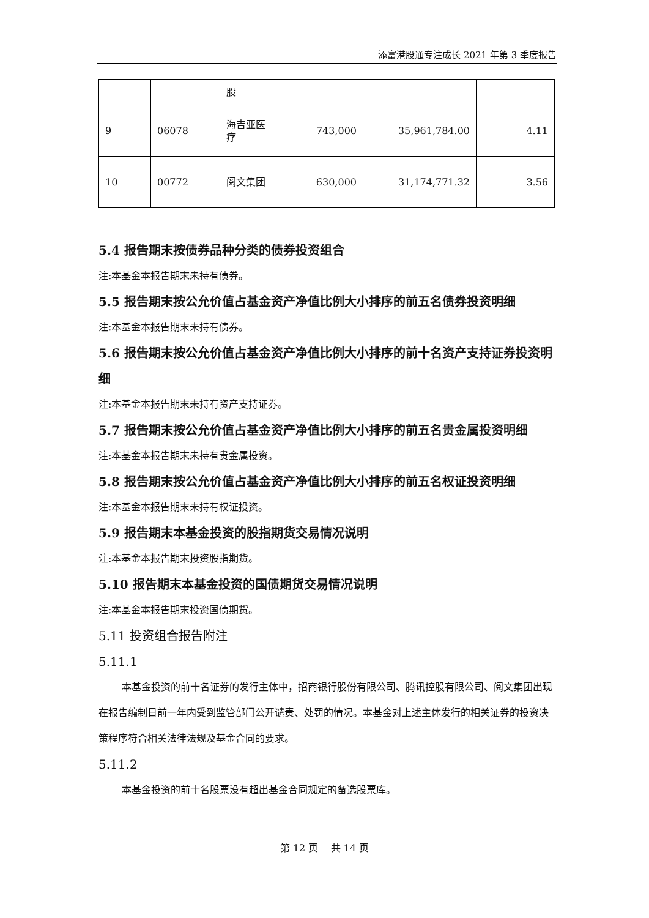添富港股通专注成长 2021 年第 3 季度报告
| | | 股 | | | |
| 9 | 06078 | 海吉亚医疗 | 743,000 | 35,961,784.00 | 4.11 |
| 10 | 00772 | 阅文集团 | 630,000 | 31,174,771.32 | 3.56 |
5.4 报告期末按债券品种分类的债券投资组合
注:本基金本报告期末未持有债券。
5.5 报告期末按公允价值占基金资产净值比例大小排序的前五名债券投资明细
注:本基金本报告期末未持有债券。
5.6 报告期末按公允价值占基金资产净值比例大小排序的前十名资产支持证券投资明细
注:本基金本报告期末未持有资产支持证券。
5.7 报告期末按公允价值占基金资产净值比例大小排序的前五名贵金属投资明细
注:本基金本报告期末未持有贵金属投资。
5.8 报告期末按公允价值占基金资产净值比例大小排序的前五名权证投资明细
注:本基金本报告期末未持有权证投资。
5.9 报告期末本基金投资的股指期货交易情况说明
注:本基金本报告期末投资股指期货。
5.10 报告期末本基金投资的国债期货交易情况说明
注:本基金本报告期末投资国债期货。
5.11 投资组合报告附注
5.11.1
本基金投资的前十名证券的发行主体中，招商银行股份有限公司、腾讯控股有限公司、阅文集团出现在报告编制日前一年内受到监管部门公开谴责、处罚的情况。本基金对上述主体发行的相关证券的投资决策程序符合相关法律法规及基金合同的要求。
5.11.2
本基金投资的前十名股票没有超出基金合同规定的备选股票库。
第 12 页 共 14 页